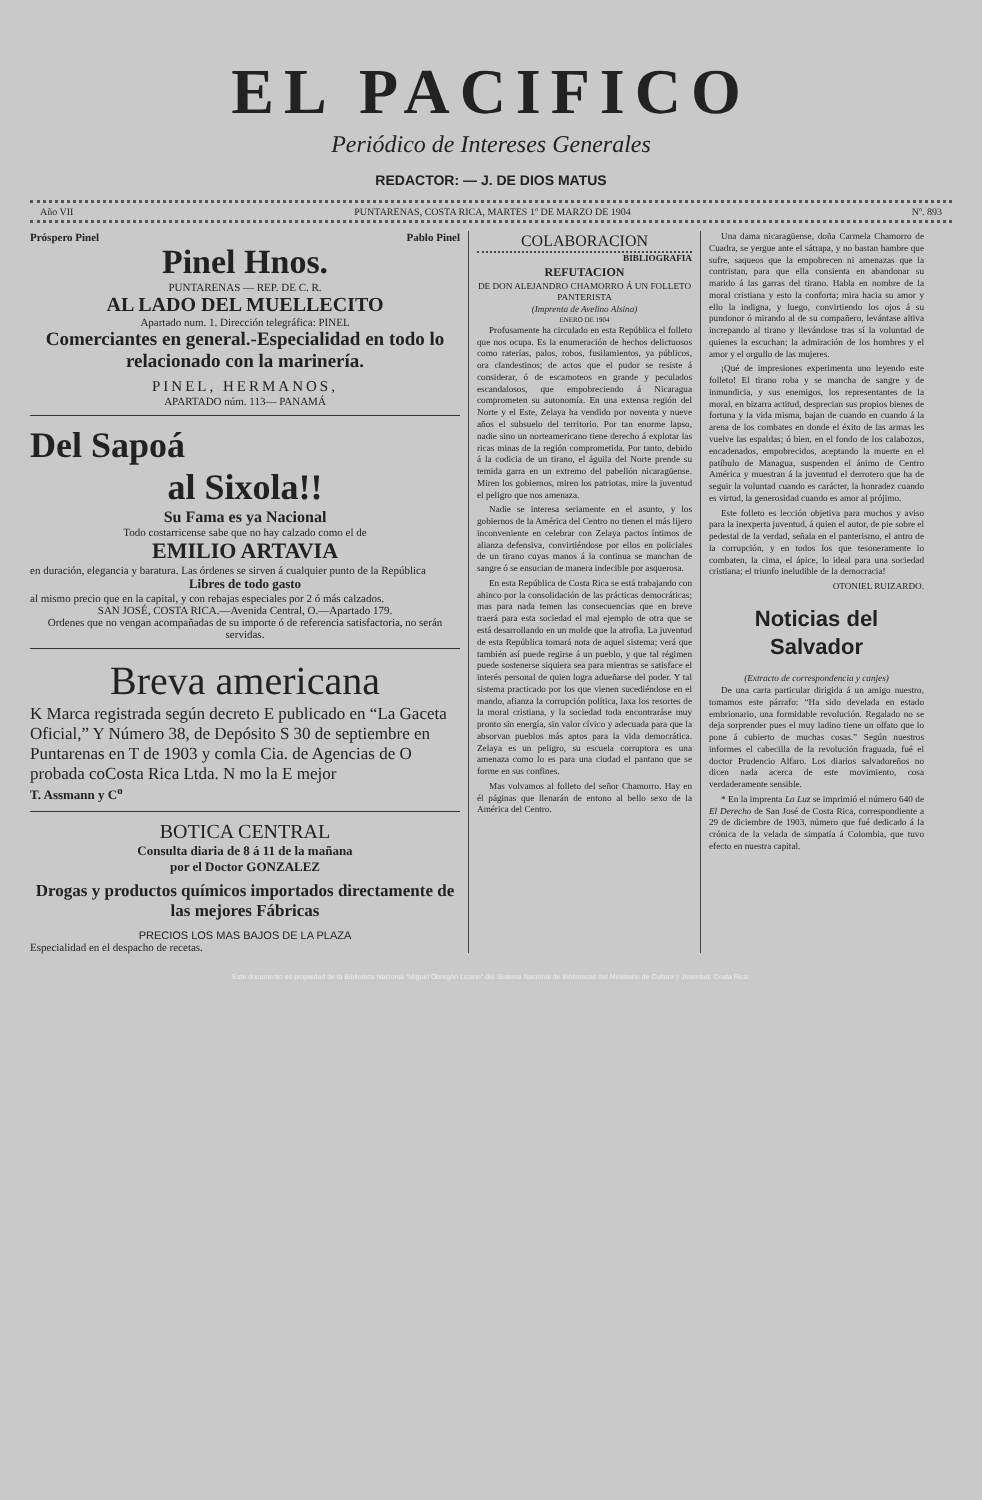EL PACIFICO
Periódico de Intereses Generales
REDACTOR: — J. DE DIOS MATUS
Año VII PUNTARENAS, COSTA RICA, MARTES 1º DE MARZO DE 1904 Nº. 893
Próspero Pinel Pablo Pinel
Pinel Hnos.
PUNTARENAS — REP. DE C. R.
AL LADO DEL MUELLECITO
Apartado num. 1. Dirección telegráfica: PINEL
Comerciantes en general.-Especialidad en todo lo relacionado con la marinería.
PINEL, HERMANOS,
APARTADO núm. 113— PANAMÁ
Del Sapoá
al Sixola!!
Su Fama es ya Nacional
Todo costarricense sabe que no hay calzado como el de
EMILIO ARTAVIA
en duración, elegancia y baratura. Las órdenes se sirven á cualquier punto de la República
Libres de todo gasto
al mismo precio que en la capital, y con rebajas especiales por 2 ó más calzados.
SAN JOSÉ, COSTA RICA.—Avenida Central, O.—Apartado 179.
Ordenes que no vengan acompañadas de su importe ó de referencia satisfactoria, no serán servidas.
Breva americana
K Marca registrada según decreto E publicado en “La Gaceta Oficial,” Y Número 38, de Depósito S 30 de septiembre en Puntarenas en T de 1903 y comla Cia. de Agencias de O probada coCosta Rica Ltda. N mo la E mejor
T. Assmann y C<sup>o</sup>
BOTICA CENTRAL
Consulta diaria de 8 á 11 de la mañana
por el Doctor GONZALEZ
Drogas y productos químicos importados directamente de las mejores Fábricas
PRECIOS LOS MAS BAJOS DE LA PLAZA
Especialidad en el despacho de recetas.
COLABORACION
BIBLIOGRAFIA
REFUTACION
DE DON ALEJANDRO CHAMORRO Á UN FOLLETO PANTERISTA
(Imprenta de Avelino Alsina)
ENERO DE 1904
Profusamente ha circulado en esta República el folleto que nos ocupa. Es la enumeración de hechos delictuosos como raterías, palos, robos, fusilamientos, ya públicos, ora clandestinos; de actos que el pudor se resiste á considerar, ó de escamoteos en grande y peculados escandalosos, que empobreciendo á Nicaragua comprometen su autonomía. En una extensa región del Norte y el Este, Zelaya ha vendido por noventa y nueve años el subsuelo del territorio. Por tan enorme lapso, nadie sino un norteamericano tiene derecho á explotar las ricas minas de la región comprometida. Por tanto, debido á la codicia de un tirano, el águila del Norte prende su temida garra en un extremo del pabellón nicaragüense. Miren los gobiernos, miren los patriotas, mire la juventud el peligro que nos amenaza.
Nadie se interesa seriamente en el asunto, y los gobiernos de la América del Centro no tienen el más lijero inconveniente en celebrar con Zelaya pactos íntimos de alianza defensiva, convirtiéndose por ellos en policiales de un tirano cuyas manos á la continua se manchan de sangre ó se ensucian de manera indecible por asquerosa.
En esta República de Costa Rica se está trabajando con ahinco por la consolidación de las prácticas democráticas; mas para nada temen las consecuencias que en breve traerá para esta sociedad el mal ejemplo de otra que se está desarrollando en un molde que la atrofia. La juventud de esta República tomará nota de aquel sistema; verá que también así puede regirse á un pueblo, y que tal régimen puede sostenerse siquiera sea para mientras se satisface el interés personal de quien logra adueñarse del poder. Y tal sistema practicado por los que vienen sucediéndose en el mando, afianza la corrupción política, laxa los resortes de la moral cristiana, y la sociedad toda encontraráse muy pronto sin energía, sin valor cívico y adecuada para que la absorvan pueblos más aptos para la vida democrática. Zelaya es un peligro, su escuela corruptora es una amenaza como lo es para una ciudad el pantano que se forme en sus confines.
Mas volvamos al folleto del señor Chamorro. Hay en él páginas que llenarán de entono al bello sexo de la América del Centro.
Una dama nicaragüense, doña Carmela Chamorro de Cuadra, se yergue ante el sátrapa, y no bastan hambre que sufre, saqueos que la empobrecen ni amenazas que la contristan, para que ella consienta en abandonar su marido á las garras del tirano. Habla en nombre de la moral cristiana y esto la conforta; mira hacia su amor y ello la indigna, y luego, convirtiendo los ojos á su pundonor ó mirando al de su compañero, levántase altiva increpando al tirano y llevándose tras sí la voluntad de quienes la escuchan; la admiración de los hombres y el amor y el orgullo de las mujeres.
¡Qué de impresiones experimenta uno leyendo este folleto! El tirano roba y se mancha de sangre y de inmundicia, y sus enemigos, los representantes de la moral, en bizarra actitud, desprecian sus propios bienes de fortuna y la vida misma, bajan de cuando en cuando á la arena de los combates en donde el éxito de las armas les vuelve las espaldas; ó bien, en el fondo de los calabozos, encadenados, empobrecidos, aceptando la muerte en el patíbulo de Managua, suspenden el ánimo de Centro América y muestran á la juventud el derrotero que ha de seguir la voluntad cuando es carácter, la honradez cuando es virtud, la generosidad cuando es amor al prójimo.
Este folleto es lección objetiva para muchos y aviso para la inexperta juventud, á quien el autor, de pie sobre el pedestal de la verdad, señala en el panterismo, el antro de la corrupción, y en todos los que tesoneramente lo combaten, la cima, el ápice, lo ideal para una sociedad cristiana; el triunfo ineludible de la democracia!
OTONIEL RUIZARDO.
Noticias del Salvador
(Extracto de correspondencia y canjes)
De una carta particular dirigida á un amigo nuestro, tomamos este párrafo: “Ha sido develada en estado embrionario, una formidable revolución. Regalado no se deja sorprender pues el muy ladino tiene un olfato que lo pone á cubierto de muchas cosas.” Según nuestros informes el cabecilla de la revolución fraguada, fué el doctor Prudencio Alfaro. Los diarios salvadoreños no dicen nada acerca de este movimiento, cosa verdaderamente sensible.
* En la imprenta La Luz se imprimió el número 640 de El Derecho de San José de Costa Rica, correspondiente a 29 de diciembre de 1903, número que fué dedicado á la crónica de la velada de simpatía á Colombia, que tuvo efecto en nuestra capital.
Este documento es propiedad de la Biblioteca Nacional "Miguel Obregón Lizano" del Sistema Nacional de Bibliotecas del Ministerio de Cultura y Juventud, Costa Rica.